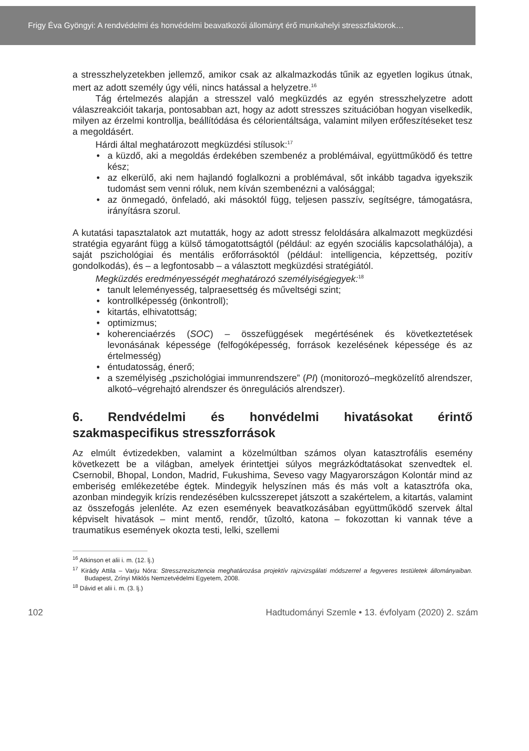Frigy Éva Gyöngyi: A rendvédelmi és honvédelmi beavatkozói állományt érő munkahelyi stresszfaktorok…
a stresszhelyzetekben jellemző, amikor csak az alkalmazkodás tűnik az egyetlen logikus útnak, mert az adott személy úgy véli, nincs hatással a helyzetre.<sup>16</sup>
Tág értelmezés alapján a stresszel való megküzdés az egyén stresszhelyzetre adott válaszreakcióit takarja, pontosabban azt, hogy az adott stresszes szituációban hogyan viselkedik, milyen az érzelmi kontrollja, beállítódása és célorientáltsága, valamint milyen erőfeszítéseket tesz a megoldásért.
Hárdi által meghatározott megküzdési stílusok:<sup>17</sup>
• a küzdő, aki a megoldás érdekében szembenéz a problémáival, együttműködő és tettre kész;
• az elkerülő, aki nem hajlandó foglalkozni a problémával, sőt inkább tagadva igyekszik tudomást sem venni róluk, nem kíván szembenézni a valósággal;
• az önmegadó, önfeladó, aki másoktól függ, teljesen passzív, segítségre, támogatásra, irányításra szorul.
A kutatási tapasztalatok azt mutatták, hogy az adott stressz feloldására alkalmazott megküzdési stratégia egyaránt függ a külső támogatottságtól (például: az egyén szociális kapcsolathálója), a saját pszichológiai és mentális erőforrásoktól (például: intelligencia, képzettség, pozitív gondolkodás), és – a legfontosabb – a választott megküzdési stratégiától.
Megküzdés eredményességét meghatározó személyiségjegyek:<sup>18</sup>
• tanult leleményesség, talpraesettség és műveltségi szint;
• kontrollképesség (önkontroll);
• kitartás, elhivatottság;
• optimizmus;
• koherenciaérzés (SOC) – összefüggések megértésének és következtetések levonásának képessége (felfogóképesség, források kezelésének képessége és az értelmesség)
• éntudatosság, énerő;
• a személyiség „pszichológiai immunrendszere” (PI) (monitorozó–megközelítő alrendszer, alkotó–végrehajtó alrendszer és önregulációs alrendszer).
6. Rendvédelmi és honvédelmi hivatásokat érintő szakmaspecifikus stresszforrások
Az elmúlt évtizedekben, valamint a közelmúltban számos olyan katasztrofális esemény következett be a világban, amelyek érintettjei súlyos megrázkódtatásokat szenvedtek el. Csernobil, Bhopal, London, Madrid, Fukushima, Seveso vagy Magyarországon Kolontár mind az emberiség emlékezetébe égtek. Mindegyik helyszínen más és más volt a katasztrófa oka, azonban mindegyik krízis rendezésében kulcsszerepet játszott a szakértelem, a kitartás, valamint az összefogás jelenléte. Az ezen események beavatkozásában együttműködő szervek által képviselt hivatások – mint mentő, rendőr, tűzoltó, katona – fokozottan ki vannak téve a traumatikus események okozta testi, lelki, szellemi
<sup>16</sup> Atkinson et alii i. m. (12. lj.)
<sup>17</sup> Kirády Attila – Varju Nóra: Stresszrezisztencia meghatározása projektív rajzvizsgálati módszerrel a fegyveres testületek állományaiban. Budapest, Zrínyi Miklós Nemzetvédelmi Egyetem, 2008.
<sup>18</sup> Dávid et alii i. m. (3. lj.)
102 Hadtudományi Szemle • 13. évfolyam (2020) 2. szám